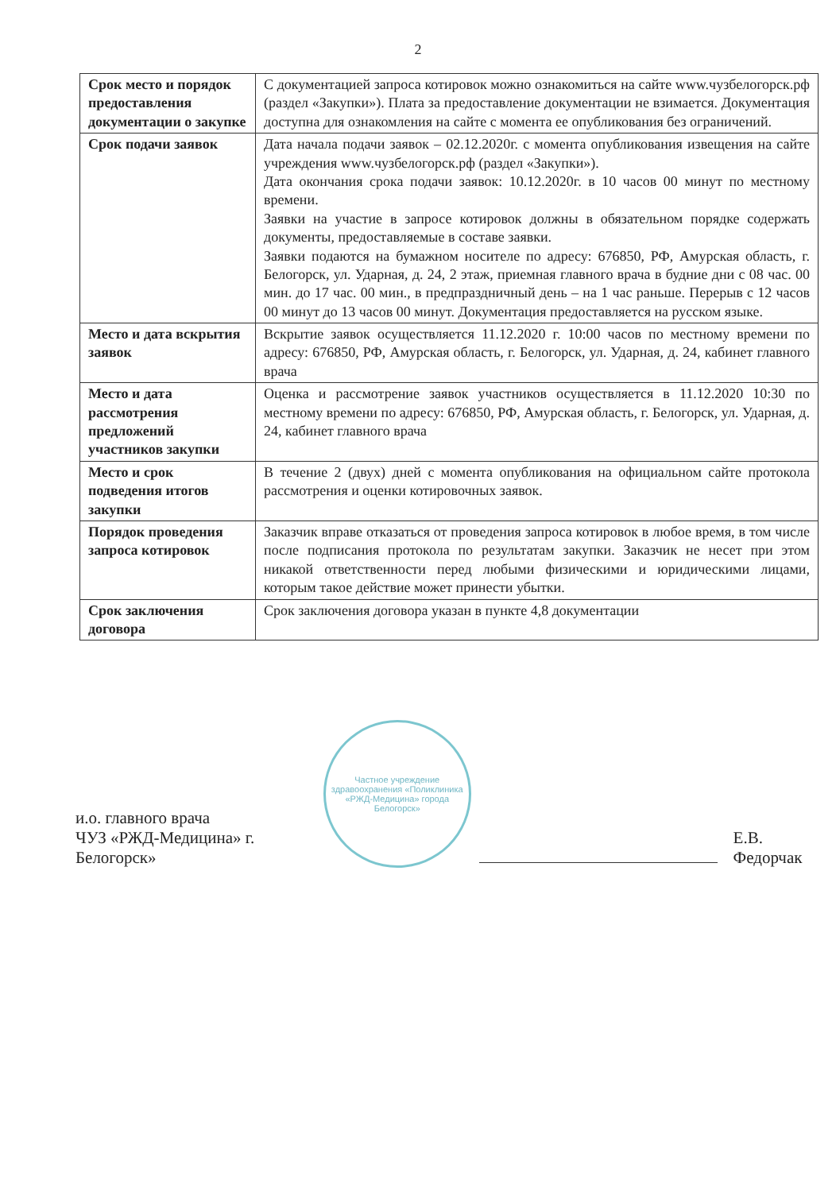2
| Срок место и порядок предоставления документации о закупке | С документацией запроса котировок можно ознакомиться на сайте www.чузбелогорск.рф (раздел «Закупки»). Плата за предоставление документации не взимается. Документация доступна для ознакомления на сайте с момента ее опубликования без ограничений. |
| Срок подачи заявок | Дата начала подачи заявок – 02.12.2020г. с момента опубликования извещения на сайте учреждения www.чузбелогорск.рф (раздел «Закупки»). Дата окончания срока подачи заявок: 10.12.2020г. в 10 часов 00 минут по местному времени. Заявки на участие в запросе котировок должны в обязательном порядке содержать документы, предоставляемые в составе заявки. Заявки подаются на бумажном носителе по адресу: 676850, РФ, Амурская область, г. Белогорск, ул. Ударная, д. 24, 2 этаж, приемная главного врача в будние дни с 08 час. 00 мин. до 17 час. 00 мин., в предпраздничный день – на 1 час раньше. Перерыв с 12 часов 00 минут до 13 часов 00 минут. Документация предоставляется на русском языке. |
| Место и дата вскрытия заявок | Вскрытие заявок осуществляется 11.12.2020 г. 10:00 часов по местному времени по адресу: 676850, РФ, Амурская область, г. Белогорск, ул. Ударная, д. 24, кабинет главного врача |
| Место и дата рассмотрения предложений участников закупки | Оценка и рассмотрение заявок участников осуществляется в 11.12.2020 10:30 по местному времени по адресу: 676850, РФ, Амурская область, г. Белогорск, ул. Ударная, д. 24, кабинет главного врача |
| Место и срок подведения итогов закупки | В течение 2 (двух) дней с момента опубликования на официальном сайте протокола рассмотрения и оценки котировочных заявок. |
| Порядок проведения запроса котировок | Заказчик вправе отказаться от проведения запроса котировок в любое время, в том числе после подписания протокола по результатам закупки. Заказчик не несет при этом никакой ответственности перед любыми физическими и юридическими лицами, которым такое действие может принести убытки. |
| Срок заключения договора | Срок заключения договора указан в пункте 4,8 документации |
и.о. главного врача
ЧУЗ «РЖД-Медицина» г. Белогорск»
Частное учреждение здравоохранения «Поликлиника «РЖД-Медицина» города Белогорск»
Е.В. Федорчак